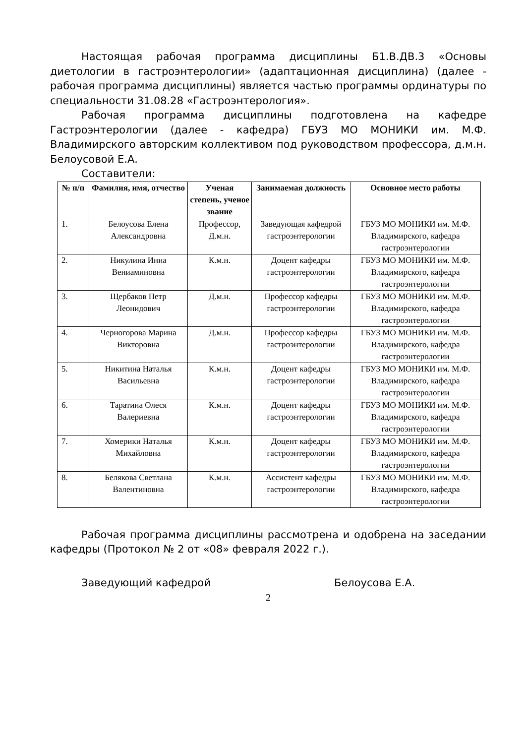Настоящая рабочая программа дисциплины Б1.В.ДВ.3 «Основы диетологии в гастроэнтерологии» (адаптационная дисциплина) (далее - рабочая программа дисциплины) является частью программы ординатуры по специальности 31.08.28 «Гастроэнтерология».
Рабочая программа дисциплины подготовлена на кафедре Гастроэнтерологии (далее - кафедра) ГБУЗ МО МОНИКИ им. М.Ф. Владимирского авторским коллективом под руководством профессора, д.м.н. Белоусовой Е.А.
Составители:
| № п/п | Фамилия, имя, отчество | Ученая степень, ученое звание | Занимаемая должность | Основное место работы |
| --- | --- | --- | --- | --- |
| 1. | Белоусова Елена Александровна | Профессор, Д.м.н. | Заведующая кафедрой гастроэнтерологии | ГБУЗ МО МОНИКИ им. М.Ф. Владимирского, кафедра гастроэнтерологии |
| 2. | Никулина Инна Вениаминовна | К.м.н. | Доцент кафедры гастроэнтерологии | ГБУЗ МО МОНИКИ им. М.Ф. Владимирского, кафедра гастроэнтерологии |
| 3. | Щербаков Петр Леонидович | Д.м.н. | Профессор кафедры гастроэнтерологии | ГБУЗ МО МОНИКИ им. М.Ф. Владимирского, кафедра гастроэнтерологии |
| 4. | Черногорова Марина Викторовна | Д.м.н. | Профессор кафедры гастроэнтерологии | ГБУЗ МО МОНИКИ им. М.Ф. Владимирского, кафедра гастроэнтерологии |
| 5. | Никитина Наталья Васильевна | К.м.н. | Доцент кафедры гастроэнтерологии | ГБУЗ МО МОНИКИ им. М.Ф. Владимирского, кафедра гастроэнтерологии |
| 6. | Таратина Олеся Валериевна | К.м.н. | Доцент кафедры гастроэнтерологии | ГБУЗ МО МОНИКИ им. М.Ф. Владимирского, кафедра гастроэнтерологии |
| 7. | Хомерики Наталья Михайловна | К.м.н. | Доцент кафедры гастроэнтерологии | ГБУЗ МО МОНИКИ им. М.Ф. Владимирского, кафедра гастроэнтерологии |
| 8. | Белякова Светлана Валентиновна | К.м.н. | Ассистент кафедры гастроэнтерологии | ГБУЗ МО МОНИКИ им. М.Ф. Владимирского, кафедра гастроэнтерологии |
Рабочая программа дисциплины рассмотрена и одобрена на заседании кафедры (Протокол № 2 от «08» февраля 2022 г.).
Заведующий кафедрой Белоусова Е.А.
2